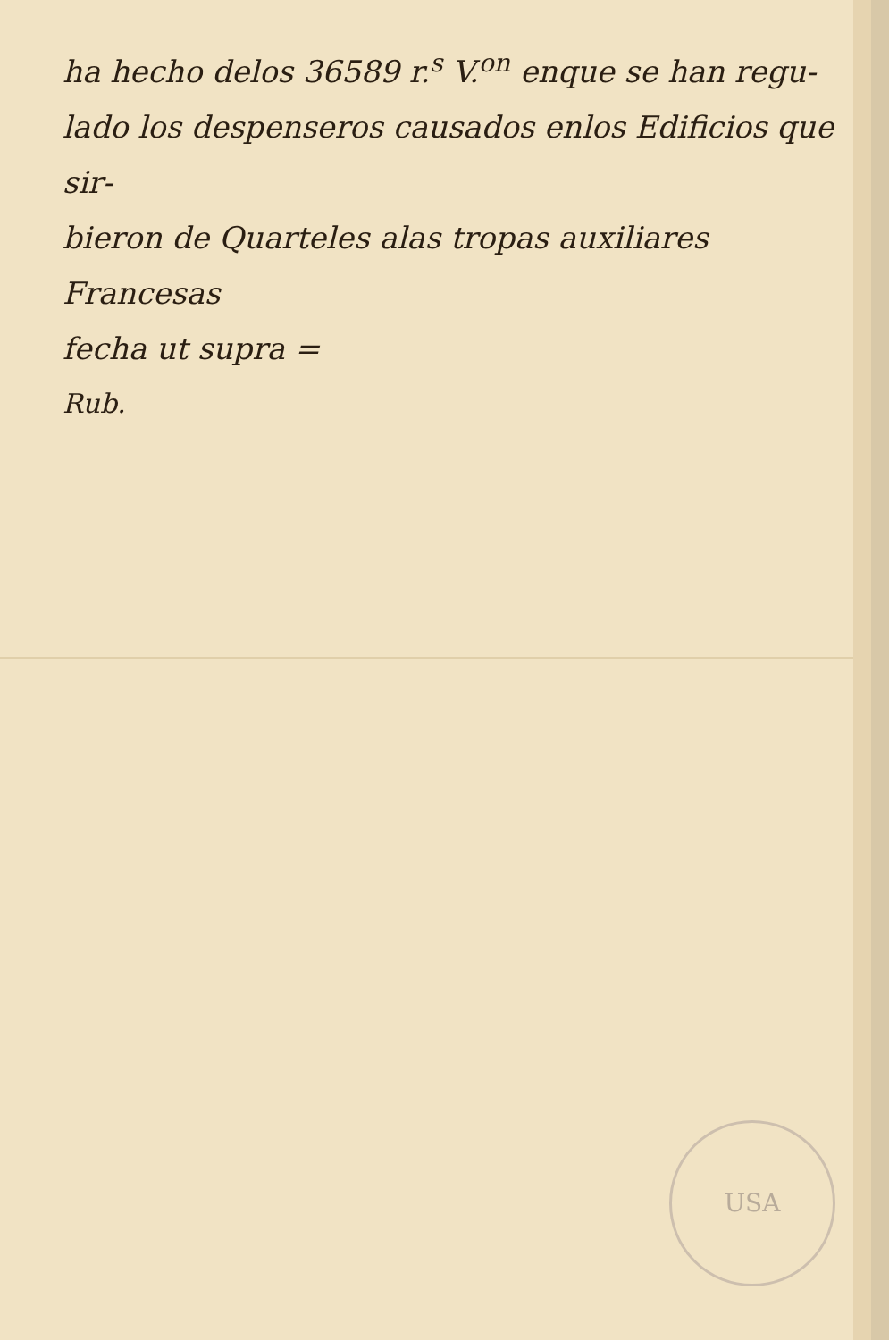ha hecho delos 36589 r.<sup>s</sup> V.<sup>on</sup> enque se han regu-
lado los despenseros causados enlos Edificios que sir-
bieron de Quarteles alas tropas auxiliares Francesas
fecha ut supra =
Rub.
USA